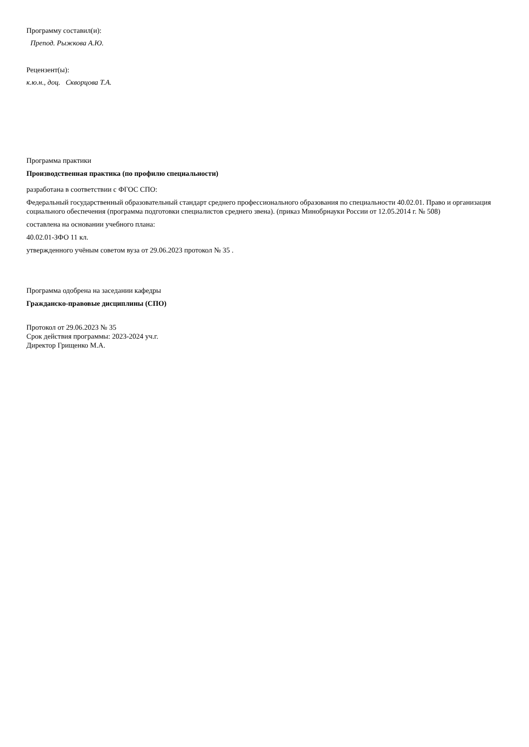Программу составил(и):
Препод. Рыжкова А.Ю.
Рецензент(ы):
к.ю.н., доц. Скворцова Т.А.
Программа практики
Производственная практика (по профилю специальности)
разработана в соответствии с ФГОС СПО:
Федеральный государственный образовательный стандарт среднего профессионального образования по специальности 40.02.01. Право и организация социального обеспечения (программа подготовки специалистов среднего звена). (приказ Минобрнауки России от 12.05.2014 г. № 508)
составлена на основании учебного плана:
40.02.01-ЗФО 11 кл.
утвержденного учёным советом вуза от 29.06.2023 протокол № 35 .
Программа одобрена на заседании кафедры
Гражданско-правовые дисциплины (СПО)
Протокол от 29.06.2023 № 35
Срок действия программы: 2023-2024 уч.г.
Директор Грищенко М.А.